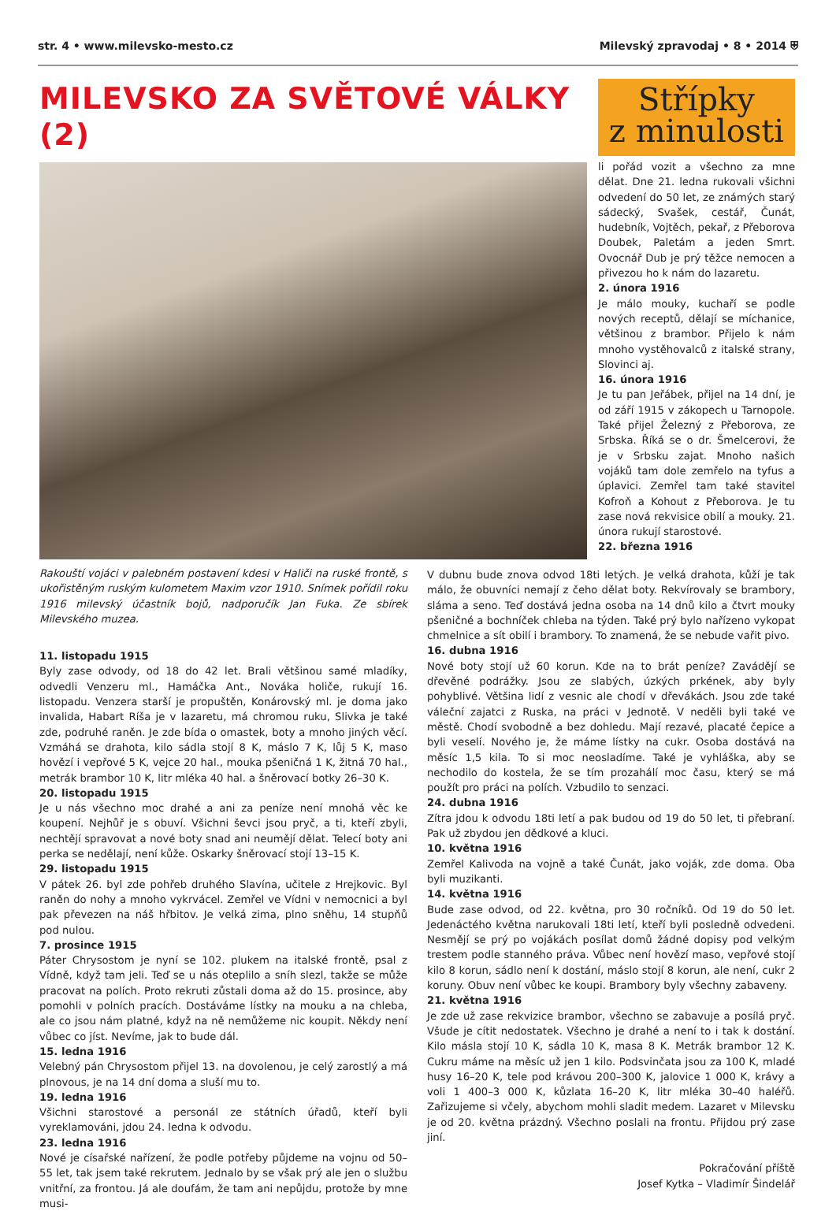str. 4 • www.milevsko-mesto.cz Milevský zpravodaj • 8 • 2014 ⛨
MILEVSKO ZA SVĚTOVÉ VÁLKY (2)
Střípky
z minulosti
li pořád vozit a všechno za mne dělat. Dne 21. ledna rukovali všichni odvedení do 50 let, ze známých starý sádecký, Svašek, cestář, Čunát, hudebník, Vojtěch, pekař, z Přeborova Doubek, Paletám a jeden Smrt. Ovocnář Dub je prý těžce nemocen a přivezou ho k nám do lazaretu.
2. února 1916
Je málo mouky, kuchaří se podle nových receptů, dělají se míchanice, většinou z brambor. Přijelo k nám mnoho vystěhovalců z italské strany, Slovinci aj.
16. února 1916
Je tu pan Jeřábek, přijel na 14 dní, je od září 1915 v zákopech u Tarnopole. Také přijel Železný z Přeborova, ze Srbska. Říká se o dr. Šmelcerovi, že je v Srbsku zajat. Mnoho našich vojáků tam dole zemřelo na tyfus a úplavici. Zemřel tam také stavitel Kofroň a Kohout z Přeborova. Je tu zase nová rekvisice obilí a mouky. 21. února rukují starostové.
22. března 1916
Rakouští vojáci v palebném postavení kdesi v Haliči na ruské frontě, s ukořistěným ruským kulometem Maxim vzor 1910. Snímek pořídil roku 1916 milevský účastník bojů, nadporučík Jan Fuka. Ze sbírek Milevského muzea.
11. listopadu 1915
Byly zase odvody, od 18 do 42 let. Brali většinou samé mladíky, odvedli Venzeru ml., Hamáčka Ant., Nováka holiče, rukují 16. listopadu. Venzera starší je propuštěn, Konárovský ml. je doma jako invalida, Habart Ríša je v lazaretu, má chromou ruku, Slivka je také zde, podruhé raněn. Je zde bída o omastek, boty a mnoho jiných věcí. Vzmáhá se drahota, kilo sádla stojí 8 K, máslo 7 K, lůj 5 K, maso hovězí i vepřové 5 K, vejce 20 hal., mouka pšeničná 1 K, žitná 70 hal., metrák brambor 10 K, litr mléka 40 hal. a šněrovací botky 26–30 K.
20. listopadu 1915
Je u nás všechno moc drahé a ani za peníze není mnohá věc ke koupení. Nejhůř je s obuví. Všichni ševci jsou pryč, a ti, kteří zbyli, nechtějí spravovat a nové boty snad ani neumějí dělat. Telecí boty ani perka se nedělají, není kůže. Oskarky šněrovací stojí 13–15 K.
29. listopadu 1915
V pátek 26. byl zde pohřeb druhého Slavína, učitele z Hrejkovic. Byl raněn do nohy a mnoho vykrvácel. Zemřel ve Vídni v nemocnici a byl pak převezen na náš hřbitov. Je velká zima, plno sněhu, 14 stupňů pod nulou.
7. prosince 1915
Páter Chrysostom je nyní se 102. plukem na italské frontě, psal z Vídně, když tam jeli. Teď se u nás oteplilo a sníh slezl, takže se může pracovat na polích. Proto rekruti zůstali doma až do 15. prosince, aby pomohli v polních pracích. Dostáváme lístky na mouku a na chleba, ale co jsou nám platné, když na ně nemůžeme nic koupit. Někdy není vůbec co jíst. Nevíme, jak to bude dál.
15. ledna 1916
Velebný pán Chrysostom přijel 13. na dovolenou, je celý zarostlý a má plnovous, je na 14 dní doma a sluší mu to.
19. ledna 1916
Všichni starostové a personál ze státních úřadů, kteří byli vyreklamováni, jdou 24. ledna k odvodu.
23. ledna 1916
Nové je císařské nařízení, že podle potřeby půjdeme na vojnu od 50–55 let, tak jsem také rekrutem. Jednalo by se však prý ale jen o službu vnitřní, za frontou. Já ale doufám, že tam ani nepůjdu, protože by mne musi-
V dubnu bude znova odvod 18ti letých. Je velká drahota, kůží je tak málo, že obuvníci nemají z čeho dělat boty. Rekvírovaly se brambory, sláma a seno. Teď dostává jedna osoba na 14 dnů kilo a čtvrt mouky pšeničné a bochníček chleba na týden. Také prý bylo nařízeno vykopat chmelnice a sít obilí i brambory. To znamená, že se nebude vařit pivo.
16. dubna 1916
Nové boty stojí už 60 korun. Kde na to brát peníze? Zavádějí se dřevěné podrážky. Jsou ze slabých, úzkých prkének, aby byly pohyblivé. Většina lidí z vesnic ale chodí v dřevákách. Jsou zde také váleční zajatci z Ruska, na práci v Jednotě. V neděli byli také ve městě. Chodí svobodně a bez dohledu. Mají rezavé, placaté čepice a byli veselí. Nového je, že máme lístky na cukr. Osoba dostává na měsíc 1,5 kila. To si moc neosladíme. Také je vyhláška, aby se nechodilo do kostela, že se tím prozahálí moc času, který se má použít pro práci na polích. Vzbudilo to senzaci.
24. dubna 1916
Zítra jdou k odvodu 18ti letí a pak budou od 19 do 50 let, ti přebraní. Pak už zbydou jen dědkové a kluci.
10. května 1916
Zemřel Kalivoda na vojně a také Čunát, jako voják, zde doma. Oba byli muzikanti.
14. května 1916
Bude zase odvod, od 22. května, pro 30 ročníků. Od 19 do 50 let. Jedenáctého května narukovali 18ti letí, kteří byli posledně odvedeni. Nesmějí se prý po vojákách posílat domů žádné dopisy pod velkým trestem podle stanného práva. Vůbec není hovězí maso, vepřové stojí kilo 8 korun, sádlo není k dostání, máslo stojí 8 korun, ale není, cukr 2 koruny. Obuv není vůbec ke koupi. Brambory byly všechny zabaveny.
21. května 1916
Je zde už zase rekvizice brambor, všechno se zabavuje a posílá pryč. Všude je cítit nedostatek. Všechno je drahé a není to i tak k dostání. Kilo másla stojí 10 K, sádla 10 K, masa 8 K. Metrák brambor 12 K. Cukru máme na měsíc už jen 1 kilo. Podsvinčata jsou za 100 K, mladé husy 16–20 K, tele pod krávou 200–300 K, jalovice 1 000 K, krávy a voli 1 400–3 000 K, kůzlata 16–20 K, litr mléka 30–40 haléřů. Zařizujeme si včely, abychom mohli sladit medem. Lazaret v Milevsku je od 20. května prázdný. Všechno poslali na frontu. Přijdou prý zase jiní.
Pokračování příště
Josef Kytka – Vladimír Šindelář